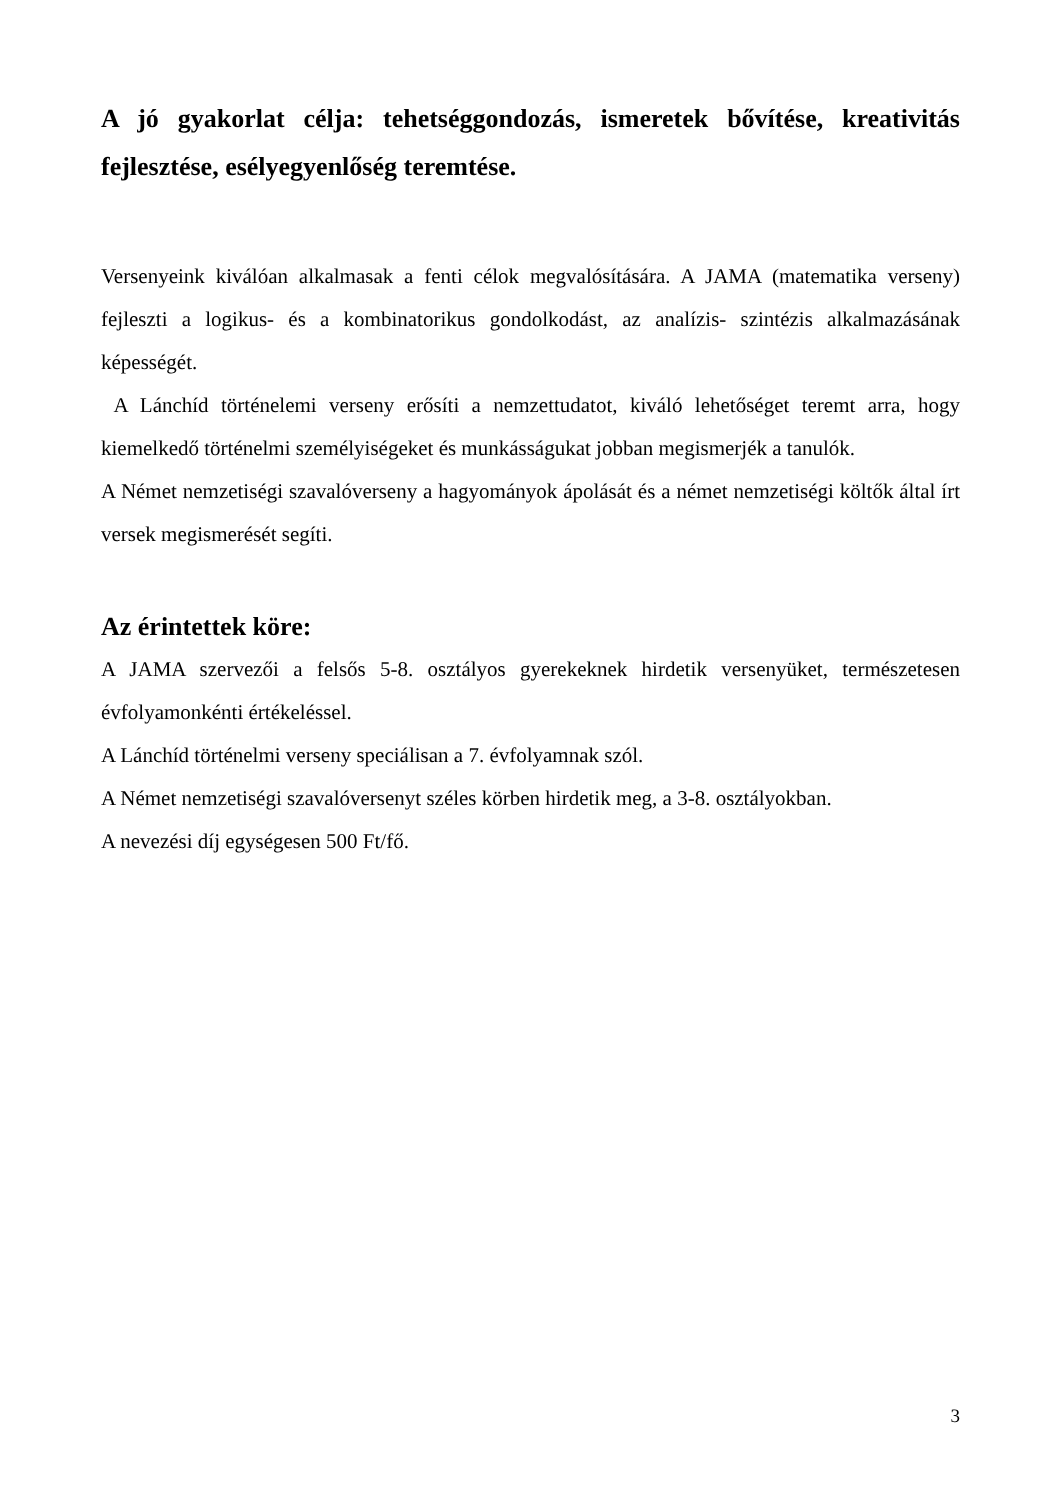A jó gyakorlat célja: tehetséggondozás, ismeretek bővítése, kreativitás fejlesztése, esélyegyenlőség teremtése.
Versenyeink kiválóan alkalmasak a fenti célok megvalósítására. A JAMA (matematika verseny) fejleszti a logikus- és a kombinatorikus gondolkodást, az analízis- szintézis alkalmazásának képességét.
A Lánchíd történelemi verseny erősíti a nemzettudatot, kiváló lehetőséget teremt arra, hogy kiemelkedő történelmi személyiségeket és munkásságukat jobban megismerjék a tanulók.
A Német nemzetiségi szavalóverseny a hagyományok ápolását és a német nemzetiségi költők által írt versek megismerését segíti.
Az érintettek köre:
A JAMA szervezői a felsős 5-8. osztályos gyerekeknek hirdetik versenyüket, természetesen évfolyamonkénti értékeléssel.
A Lánchíd történelmi verseny speciálisan a 7. évfolyamnak szól.
A Német nemzetiségi szavalóversenyt széles körben hirdetik meg, a 3-8. osztályokban.
A nevezési díj egységesen 500 Ft/fő.
3